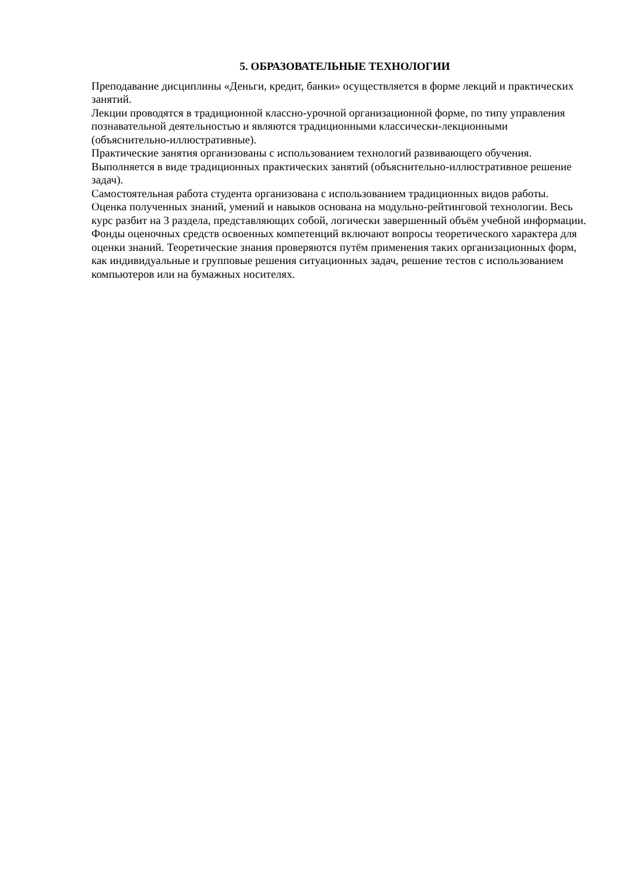5. ОБРАЗОВАТЕЛЬНЫЕ ТЕХНОЛОГИИ
Преподавание дисциплины «Деньги, кредит, банки» осуществляется в форме лекций и практических занятий.
Лекции проводятся в традиционной классно-урочной организационной форме, по типу управления познавательной деятельностью и являются традиционными классически-лекционными (объяснительно-иллюстративные).
Практические занятия организованы с использованием технологий развивающего обучения. Выполняется в виде традиционных практических занятий (объяснительно-иллюстративное решение задач).
Самостоятельная работа студента организована с использованием традиционных видов работы.
Оценка полученных знаний, умений и навыков основана на модульно-рейтинговой технологии. Весь курс разбит на 3 раздела, представляющих собой, логически завершенный объём учебной информации. Фонды оценочных средств освоенных компетенций включают вопросы теоретического характера для оценки знаний. Теоретические знания проверяются путём применения таких организационных форм, как индивидуальные и групповые решения ситуационных задач, решение тестов с использованием компьютеров или на бумажных носителях.